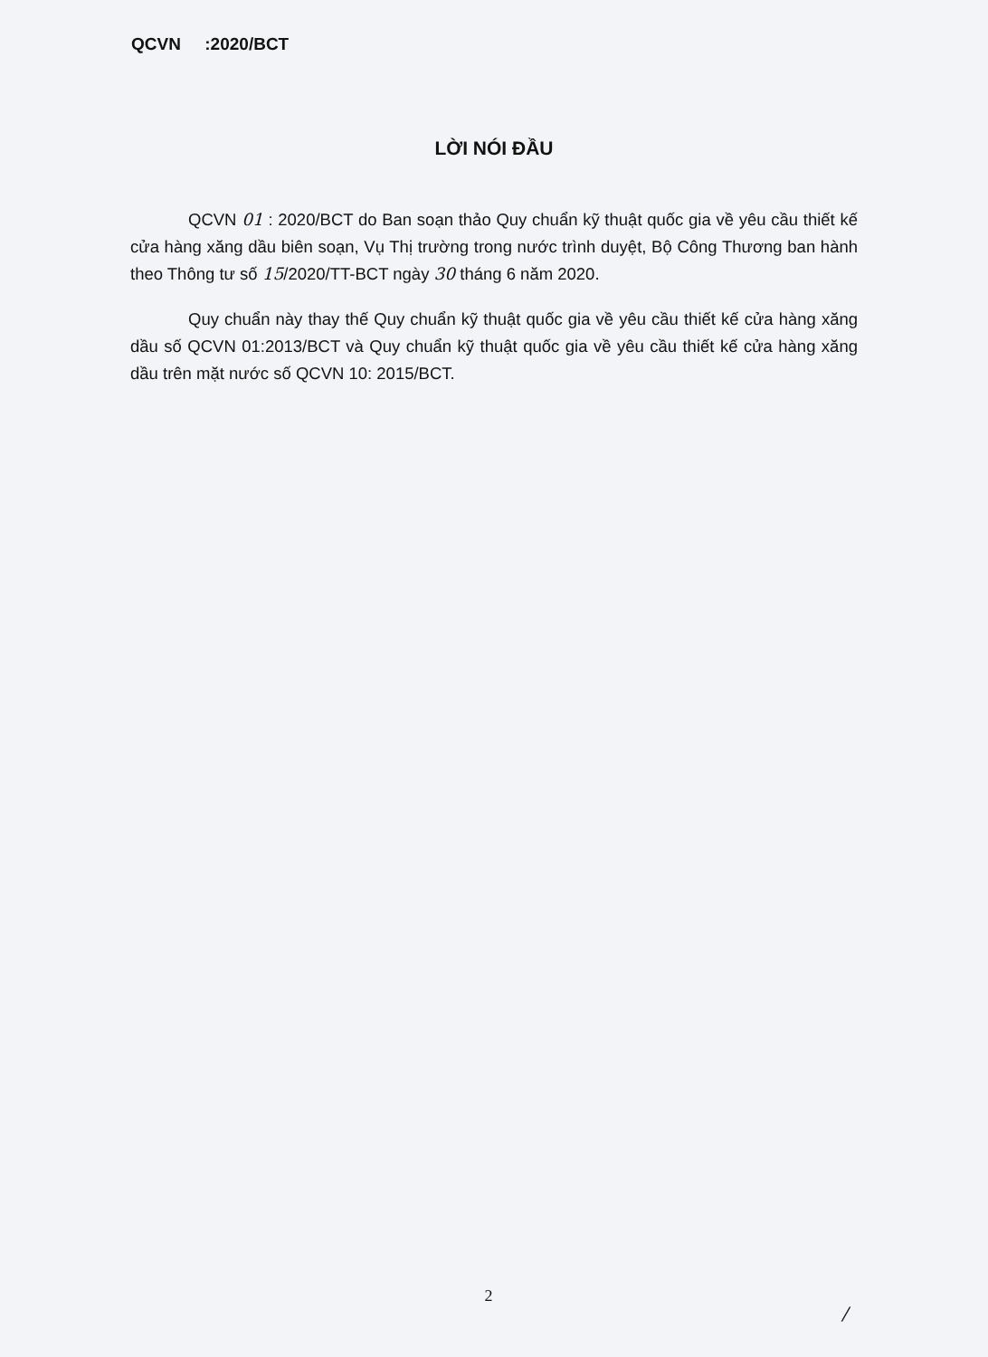QCVN :2020/BCT
LỜI NÓI ĐẦU
QCVN 01 : 2020/BCT do Ban soạn thảo Quy chuẩn kỹ thuật quốc gia về yêu cầu thiết kế cửa hàng xăng dầu biên soạn, Vụ Thị trường trong nước trình duyệt, Bộ Công Thương ban hành theo Thông tư số 15/2020/TT-BCT ngày 30 tháng 6 năm 2020.
Quy chuẩn này thay thế Quy chuẩn kỹ thuật quốc gia về yêu cầu thiết kế cửa hàng xăng dầu số QCVN 01:2013/BCT và Quy chuẩn kỹ thuật quốc gia về yêu cầu thiết kế cửa hàng xăng dầu trên mặt nước số QCVN 10: 2015/BCT.
2
/